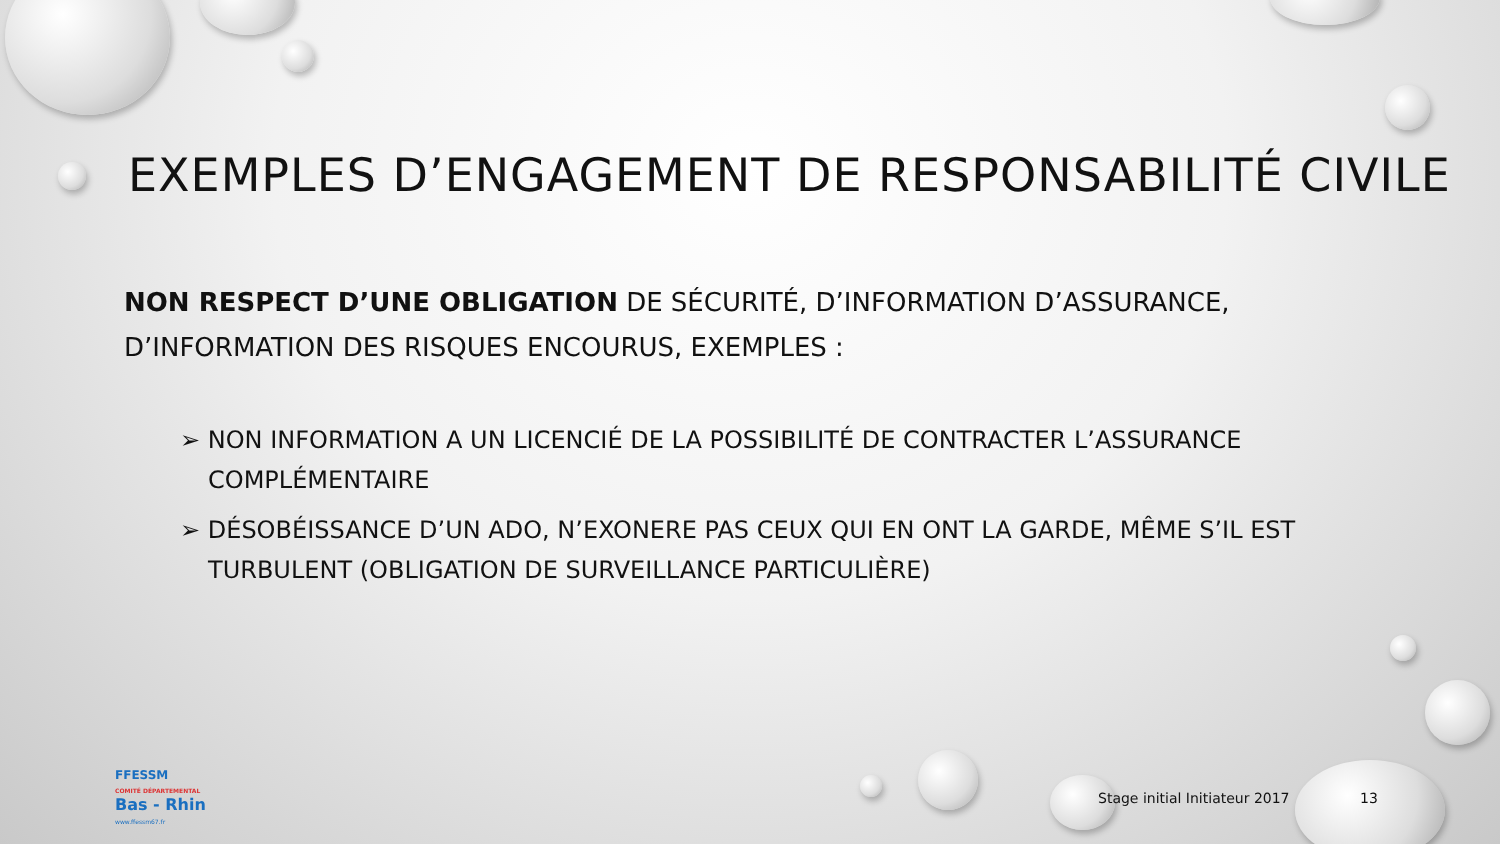EXEMPLES D’ENGAGEMENT DE RESPONSABILITÉ CIVILE
NON RESPECT D’UNE OBLIGATION DE SÉCURITÉ, D’INFORMATION D’ASSURANCE, D’INFORMATION DES RISQUES ENCOURUS, EXEMPLES :
➢ NON INFORMATION A UN LICENCIÉ DE LA POSSIBILITÉ DE CONTRACTER L’ASSURANCE COMPLÉMENTAIRE
➢ DÉSOBÉISSANCE D’UN ADO, N’EXONERE PAS CEUX QUI EN ONT LA GARDE, MÊME S’IL EST TURBULENT (OBLIGATION DE SURVEILLANCE PARTICULIÈRE)
FFESSM
COMITÉ DÉPARTEMENTAL
Bas - Rhin
www.ffessm67.fr
Stage initial Initiateur 2017 13